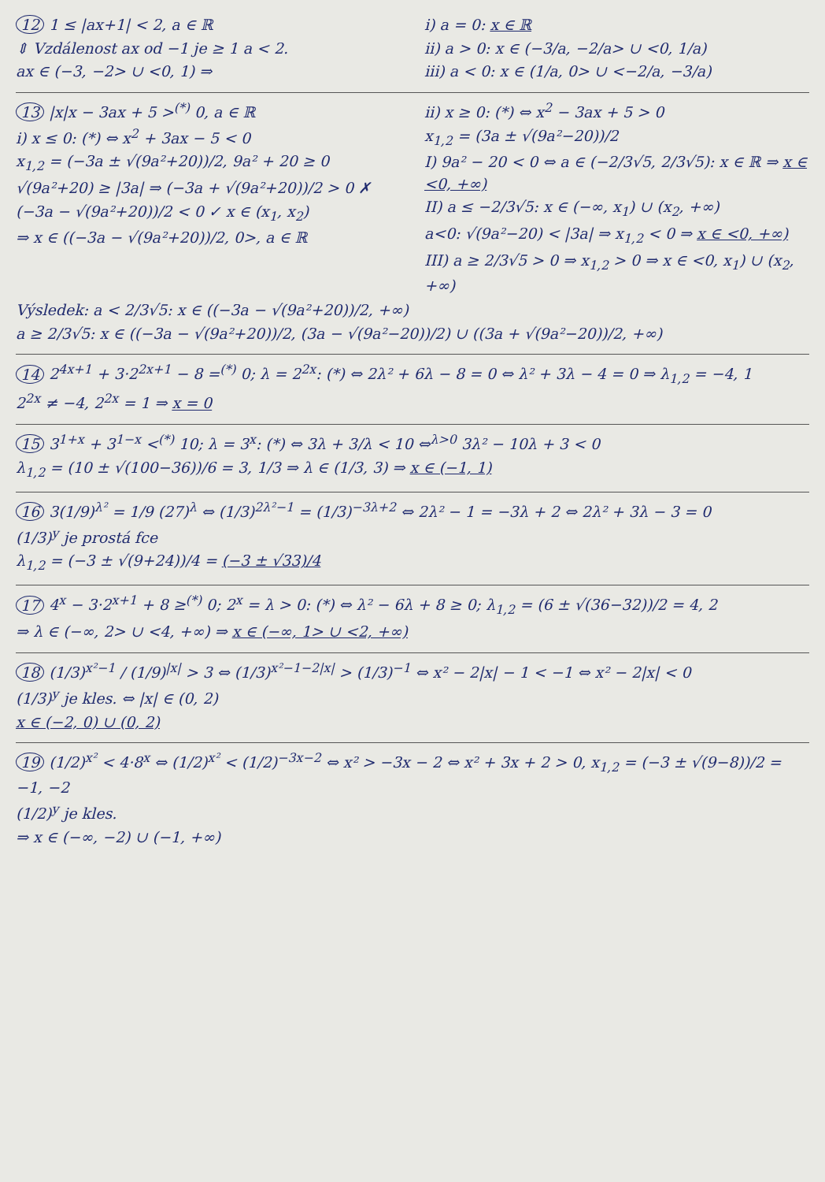12 1 ≤ |ax+1| < 2, a ∈ ℝ
⇕ Vzdálenost ax od −1 je ≥ 1 a < 2.
ax ∈ (−3, −2> ∪ <0, 1) ⇒
i) a = 0: x ∈ ℝ
ii) a > 0: x ∈ (−3/a, −2/a> ∪ <0, 1/a)
iii) a < 0: x ∈ (1/a, 0> ∪ <−2/a, −3/a)
13 |x|x − 3ax + 5 ><sup>(*)</sup> 0, a ∈ ℝ
i) x ≤ 0: (*) ⇔ x<sup>2</sup> + 3ax − 5 < 0
x<sub>1,2</sub> = (−3a ± √(9a²+20))/2, 9a² + 20 ≥ 0
√(9a²+20) ≥ |3a| ⇒ (−3a + √(9a²+20))/2 > 0 ✗
(−3a − √(9a²+20))/2 < 0 ✓ x ∈ (x<sub>1</sub>, x<sub>2</sub>)
⇒ x ∈ ((−3a − √(9a²+20))/2, 0>, a ∈ ℝ
ii) x ≥ 0: (*) ⇔ x<sup>2</sup> − 3ax + 5 > 0
x<sub>1,2</sub> = (3a ± √(9a²−20))/2
I) 9a² − 20 < 0 ⇔ a ∈ (−2/3√5, 2/3√5): x ∈ ℝ ⇒ x ∈ <0, +∞)
II) a ≤ −2/3√5: x ∈ (−∞, x<sub>1</sub>) ∪ (x<sub>2</sub>, +∞)
a<0: √(9a²−20) < |3a| ⇒ x<sub>1,2</sub> < 0 ⇒ x ∈ <0, +∞)
III) a ≥ 2/3√5 > 0 ⇒ x<sub>1,2</sub> > 0 ⇒ x ∈ <0, x<sub>1</sub>) ∪ (x<sub>2</sub>, +∞)
Výsledek: a < 2/3√5: x ∈ ((−3a − √(9a²+20))/2, +∞)
a ≥ 2/3√5: x ∈ ((−3a − √(9a²+20))/2, (3a − √(9a²−20))/2) ∪ ((3a + √(9a²−20))/2, +∞)
14 2<sup>4x+1</sup> + 3·2<sup>2x+1</sup> − 8 =<sup>(*)</sup> 0; λ = 2<sup>2x</sup>: (*) ⇔ 2λ² + 6λ − 8 = 0 ⇔ λ² + 3λ − 4 = 0 ⇒ λ<sub>1,2</sub> = −4, 1
2<sup>2x</sup> ≠ −4, 2<sup>2x</sup> = 1 ⇒ x = 0
15 3<sup>1+x</sup> + 3<sup>1−x</sup> <<sup>(*)</sup> 10; λ = 3<sup>x</sup>: (*) ⇔ 3λ + 3/λ < 10 ⇔<sup>λ>0</sup> 3λ² − 10λ + 3 < 0
λ<sub>1,2</sub> = (10 ± √(100−36))/6 = 3, 1/3 ⇒ λ ∈ (1/3, 3) ⇒ x ∈ (−1, 1)
16 3(1/9)<sup>λ²</sup> = 1/9 (27)<sup>λ</sup> ⇔ (1/3)<sup>2λ²−1</sup> = (1/3)<sup>−3λ+2</sup> ⇔ 2λ² − 1 = −3λ + 2 ⇔ 2λ² + 3λ − 3 = 0
(1/3)<sup>y</sup> je prostá fce
λ<sub>1,2</sub> = (−3 ± √(9+24))/4 = (−3 ± √33)/4
17 4<sup>x</sup> − 3·2<sup>x+1</sup> + 8 ≥<sup>(*)</sup> 0; 2<sup>x</sup> = λ > 0: (*) ⇔ λ² − 6λ + 8 ≥ 0; λ<sub>1,2</sub> = (6 ± √(36−32))/2 = 4, 2
⇒ λ ∈ (−∞, 2> ∪ <4, +∞) ⇒ x ∈ (−∞, 1> ∪ <2, +∞)
18 (1/3)<sup>x²−1</sup> / (1/9)<sup>|x|</sup> > 3 ⇔ (1/3)<sup>x²−1−2|x|</sup> > (1/3)<sup>−1</sup> ⇔ x² − 2|x| − 1 < −1 ⇔ x² − 2|x| < 0
(1/3)<sup>y</sup> je kles. ⇔ |x| ∈ (0, 2)
x ∈ (−2, 0) ∪ (0, 2)
19 (1/2)<sup>x²</sup> < 4·8<sup>x</sup> ⇔ (1/2)<sup>x²</sup> < (1/2)<sup>−3x−2</sup> ⇔ x² > −3x − 2 ⇔ x² + 3x + 2 > 0, x<sub>1,2</sub> = (−3 ± √(9−8))/2 = −1, −2
(1/2)<sup>y</sup> je kles.
⇒ x ∈ (−∞, −2) ∪ (−1, +∞)